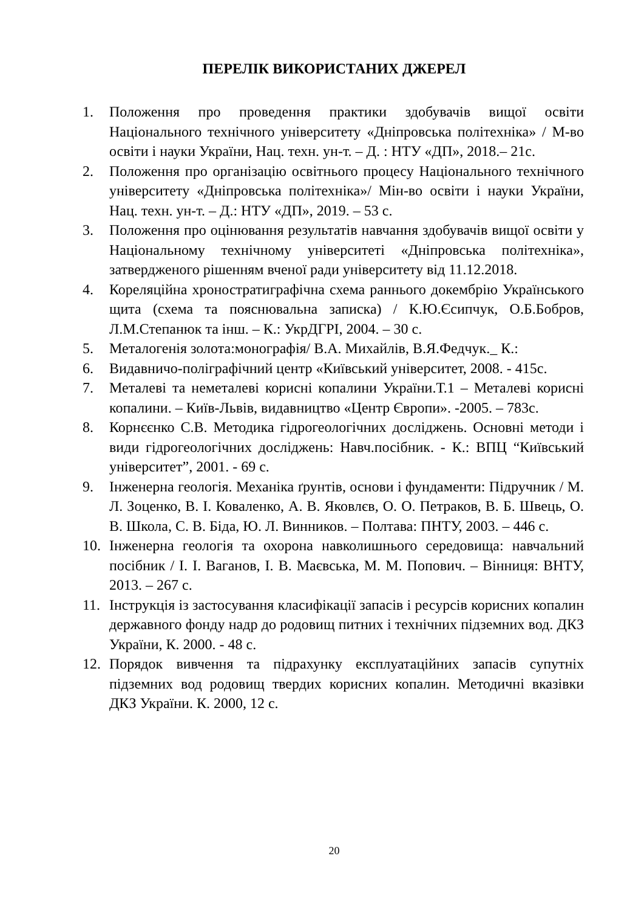ПЕРЕЛІК ВИКОРИСТАНИХ ДЖЕРЕЛ
1. Положення про проведення практики здобувачів вищої освіти Національного технічного університету «Дніпровська політехніка» / М-во освіти і науки України, Нац. техн. ун-т. – Д. : НТУ «ДП», 2018.– 21с.
2. Положення про організацію освітнього процесу Національного технічного університету «Дніпровська політехніка»/ Мін-во освіти і науки України, Нац. техн. ун-т. – Д.: НТУ «ДП», 2019. – 53 с.
3. Положення про оцінювання результатів навчання здобувачів вищої освіти у Національному технічному університеті «Дніпровська політехніка», затвердженого рішенням вченої ради університету від 11.12.2018.
4. Кореляційна хроностратиграфічна схема раннього докембрію Українського щита (схема та пояснювальна записка) / К.Ю.Єсипчук, О.Б.Бобров, Л.М.Степанюк та інш. – К.: УкрДГРІ, 2004. – 30 с.
5. Металогенія золота:монографія/ В.А. Михайлів, В.Я.Федчук._ К.:
6. Видавничо-поліграфічний центр «Київський університет, 2008. - 415с.
7. Металеві та неметалеві корисні копалини України.Т.1 – Металеві корисні копалини. – Київ-Львів, видавництво «Центр Європи». -2005. – 783с.
8. Корнєєнко С.В. Методика гідрогеологічних досліджень. Основні методи і види гідрогеологічних досліджень: Навч.посібник. - К.: ВПЦ “Київський університет”, 2001. - 69 с.
9. Інженерна геологія. Механіка ґрунтів, основи і фундаменти: Підручник / М. Л. Зоценко, В. І. Коваленко, А. В. Яковлєв, О. О. Петраков, В. Б. Швець, О. В. Школа, С. В. Біда, Ю. Л. Винников. – Полтава: ПНТУ, 2003. – 446 с.
10. Інженерна геологія та охорона навколишнього середовища: навчальний посібник / І. І. Ваганов, І. В. Маєвська, М. М. Попович. – Вінниця: ВНТУ, 2013. – 267 с.
11. Інструкція із застосування класифікації запасів і ресурсів корисних копалин державного фонду надр до родовищ питних і технічних підземних вод. ДКЗ України, К. 2000. - 48 с.
12. Порядок вивчення та підрахунку експлуатаційних запасів супутніх підземних вод родовищ твердих корисних копалин. Методичні вказівки ДКЗ України. К. 2000, 12 с.
20